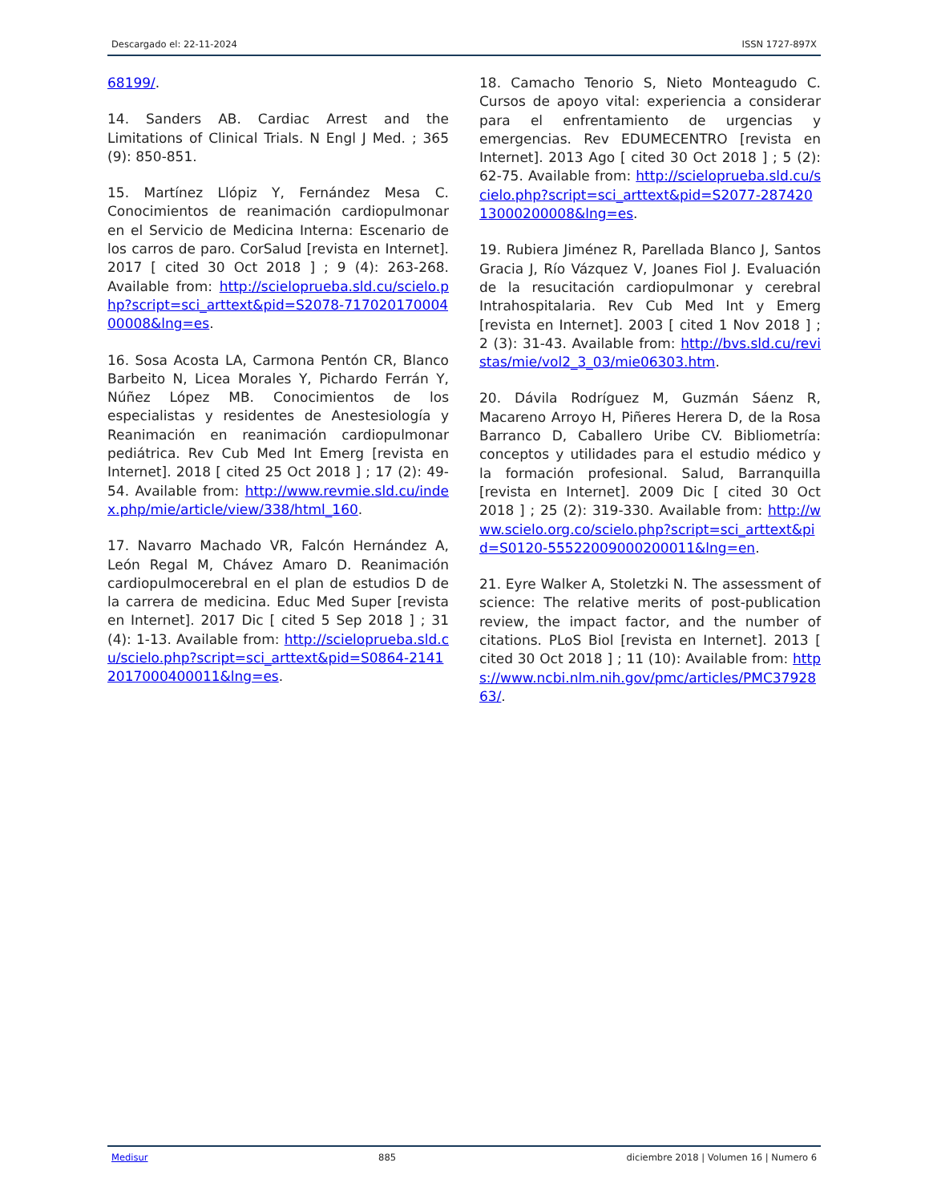Descargado el: 22-11-2024 ISSN 1727-897X
68199/.
14. Sanders AB. Cardiac Arrest and the Limitations of Clinical Trials. N Engl J Med. ; 365 (9): 850-851.
15. Martínez Llópiz Y, Fernández Mesa C. Conocimientos de reanimación cardiopulmonar en el Servicio de Medicina Interna: Escenario de los carros de paro. CorSalud [revista en Internet]. 2017 [ cited 30 Oct 2018 ] ; 9 (4): 263-268. Available from: http://scieloprueba.sld.cu/scielo.php?script=sci_arttext&pid=S2078-71702017000400008&lng=es.
16. Sosa Acosta LA, Carmona Pentón CR, Blanco Barbeito N, Licea Morales Y, Pichardo Ferrán Y, Núñez López MB. Conocimientos de los especialistas y residentes de Anestesiología y Reanimación en reanimación cardiopulmonar pediátrica. Rev Cub Med Int Emerg [revista en Internet]. 2018 [ cited 25 Oct 2018 ] ; 17 (2): 49-54. Available from: http://www.revmie.sld.cu/index.php/mie/article/view/338/html_160.
17. Navarro Machado VR, Falcón Hernández A, León Regal M, Chávez Amaro D. Reanimación cardiopulmocerebral en el plan de estudios D de la carrera de medicina. Educ Med Super [revista en Internet]. 2017 Dic [ cited 5 Sep 2018 ] ; 31 (4): 1-13. Available from: http://scieloprueba.sld.cu/scielo.php?script=sci_arttext&pid=S0864-21412017000400011&lng=es.
18. Camacho Tenorio S, Nieto Monteagudo C. Cursos de apoyo vital: experiencia a considerar para el enfrentamiento de urgencias y emergencias. Rev EDUMECENTRO [revista en Internet]. 2013 Ago [ cited 30 Oct 2018 ] ; 5 (2): 62-75. Available from: http://scieloprueba.sld.cu/scielo.php?script=sci_arttext&pid=S2077-28742013000200008&lng=es.
19. Rubiera Jiménez R, Parellada Blanco J, Santos Gracia J, Río Vázquez V, Joanes Fiol J. Evaluación de la resucitación cardiopulmonar y cerebral Intrahospitalaria. Rev Cub Med Int y Emerg [revista en Internet]. 2003 [ cited 1 Nov 2018 ] ; 2 (3): 31-43. Available from: http://bvs.sld.cu/revistas/mie/vol2_3_03/mie06303.htm.
20. Dávila Rodríguez M, Guzmán Sáenz R, Macareno Arroyo H, Piñeres Herera D, de la Rosa Barranco D, Caballero Uribe CV. Bibliometría: conceptos y utilidades para el estudio médico y la formación profesional. Salud, Barranquilla [revista en Internet]. 2009 Dic [ cited 30 Oct 2018 ] ; 25 (2): 319-330. Available from: http://www.scielo.org.co/scielo.php?script=sci_arttext&pid=S0120-55522009000200011&lng=en.
21. Eyre Walker A, Stoletzki N. The assessment of science: The relative merits of post-publication review, the impact factor, and the number of citations. PLoS Biol [revista en Internet]. 2013 [ cited 30 Oct 2018 ] ; 11 (10): Available from: https://www.ncbi.nlm.nih.gov/pmc/articles/PMC3792863/.
Medisur 885 diciembre 2018 | Volumen 16 | Numero 6